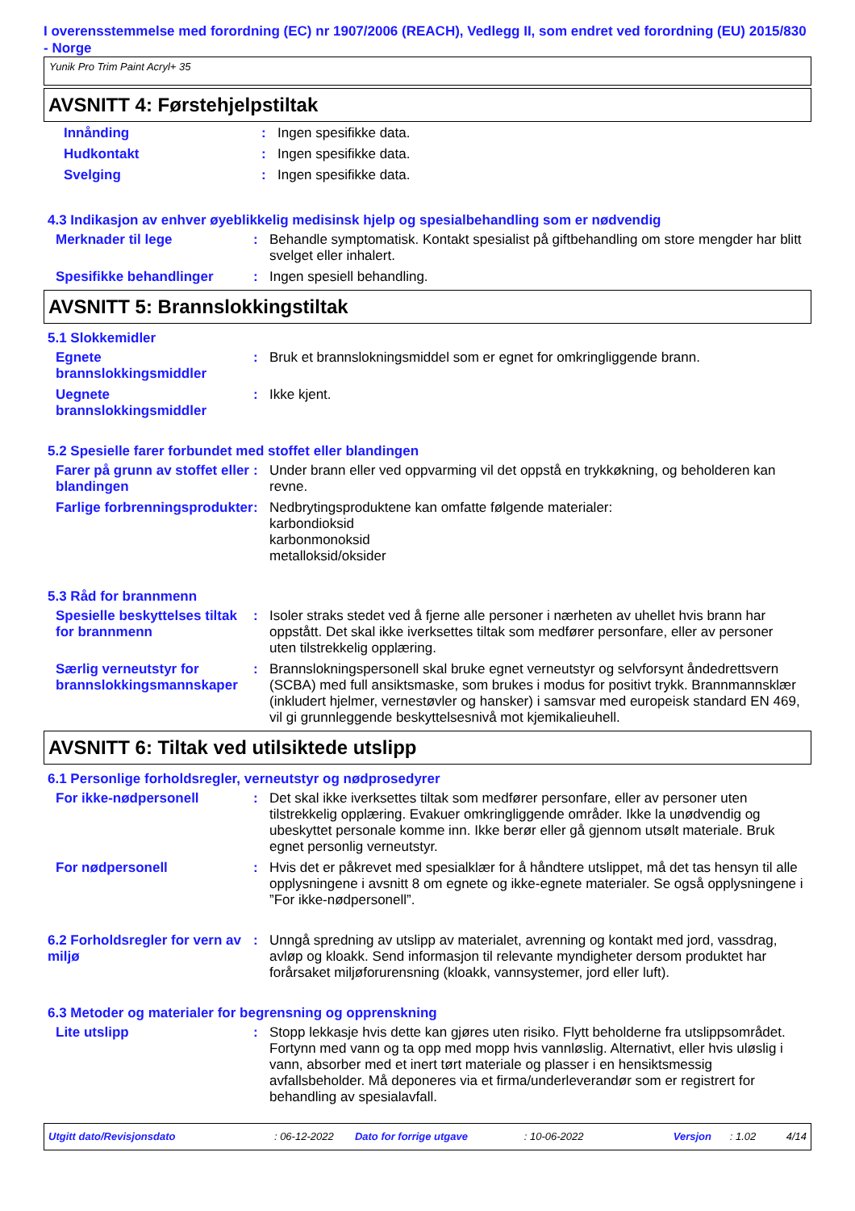I overensstemmelse med forordning (EC) nr 1907/2006 (REACH), Vedlegg II, som endret ved forordning (EU) 2015/830 - Norge
Yunik Pro Trim Paint Acryl+ 35
AVSNITT 4: Førstehjelpstiltak
Innånding : Ingen spesifikke data.
Hudkontakt : Ingen spesifikke data.
Svelging : Ingen spesifikke data.
4.3 Indikasjon av enhver øyeblikkelig medisinsk hjelp og spesialbehandling som er nødvendig
Merknader til lege : Behandle symptomatisk. Kontakt spesialist på giftbehandling om store mengder har blitt svelget eller inhalert.
Spesifikke behandlinger : Ingen spesiell behandling.
AVSNITT 5: Brannslokkingstiltak
5.1 Slokkemidler
Egnete brannslokkingsmiddler
: Bruk et brannslokningsmiddel som er egnet for omkringliggende brann.
Uegnete brannslokkingsmiddler
: Ikke kjent.
5.2 Spesielle farer forbundet med stoffet eller blandingen
Farer på grunn av stoffet eller blandingen
: Under brann eller ved oppvarming vil det oppstå en trykkøkning, og beholderen kan revne.
Farlige forbrenningsprodukter
: Nedbrytingsproduktene kan omfatte følgende materialer:
karbondioksid
karbonmonoksid
metalloksid/oksider
5.3 Råd for brannmenn
Spesielle beskyttelses tiltak for brannmenn
: Isoler straks stedet ved å fjerne alle personer i nærheten av uhellet hvis brann har oppstått. Det skal ikke iverksettes tiltak som medfører personfare, eller av personer uten tilstrekkelig opplæring.
Særlig verneutstyr for brannslokkingsmannskaper
: Brannslokningspersonell skal bruke egnet verneutstyr og selvforsynt åndedrettsvern (SCBA) med full ansiktsmaske, som brukes i modus for positivt trykk. Brannmannsklær (inkludert hjelmer, vernestøvler og hansker) i samsvar med europeisk standard EN 469, vil gi grunnleggende beskyttelsesnivå mot kjemikalieuhell.
AVSNITT 6: Tiltak ved utilsiktede utslipp
6.1 Personlige forholdsregler, verneutstyr og nødprosedyrer
For ikke-nødpersonell : Det skal ikke iverksettes tiltak som medfører personfare, eller av personer uten tilstrekkelig opplæring. Evakuer omkringliggende områder. Ikke la unødvendig og ubeskyttet personale komme inn. Ikke berør eller gå gjennom utsølt materiale. Bruk egnet personlig verneutstyr.
For nødpersonell : Hvis det er påkrevet med spesialklær for å håndtere utslippet, må det tas hensyn til alle opplysningene i avsnitt 8 om egnete og ikke-egnete materialer. Se også opplysningene i ”For ikke-nødpersonell”.
6.2 Forholdsregler for vern av miljø
: Unngå spredning av utslipp av materialet, avrenning og kontakt med jord, vassdrag, avløp og kloakk. Send informasjon til relevante myndigheter dersom produktet har forårsaket miljøforurensning (kloakk, vannsystemer, jord eller luft).
6.3 Metoder og materialer for begrensning og opprenskning
Lite utslipp : Stopp lekkasje hvis dette kan gjøres uten risiko. Flytt beholderne fra utslippsområdet. Fortynn med vann og ta opp med mopp hvis vannløslig. Alternativt, eller hvis uløslig i vann, absorber med et inert tørt materiale og plasser i en hensiktsmessig avfallsbeholder. Må deponeres via et firma/underleverandør som er registrert for behandling av spesialavfall.
Utgitt dato/Revisjonsdato: 06-12-2022 Dato for forrige utgave: 10-06-2022 Versjon: 1.02 4/14